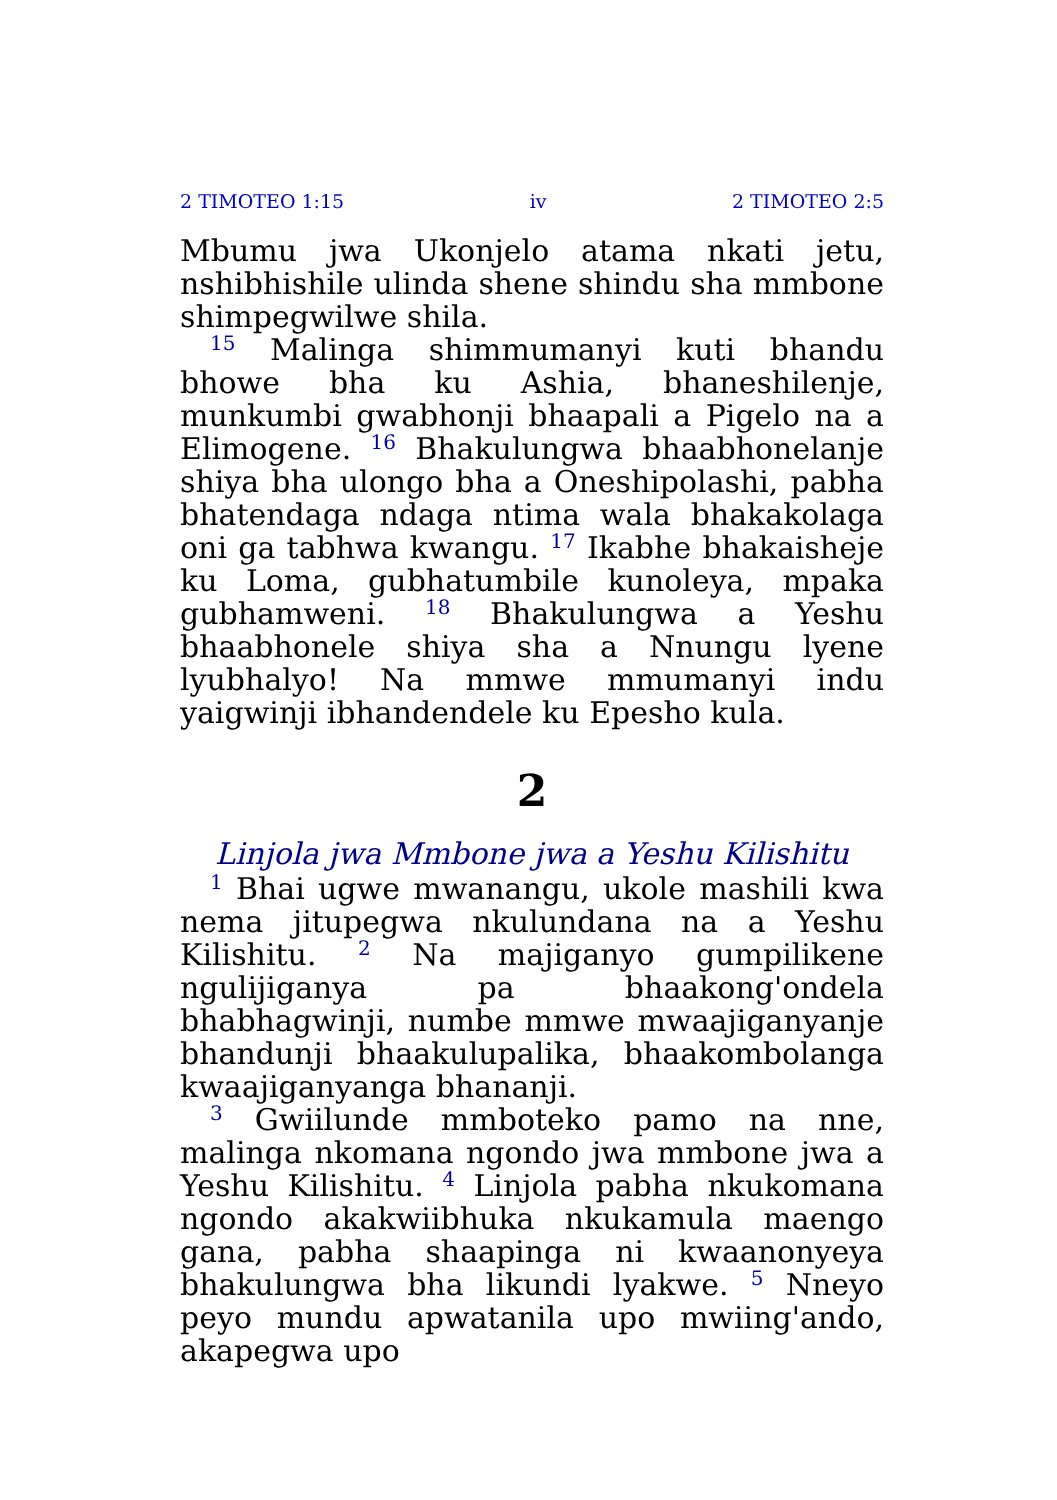2 TIMOTEO 1:15 iv 2 TIMOTEO 2:5
Mbumu jwa Ukonjelo atama nkati jetu, nshibhishile ulinda shene shindu sha mmbone shimpegwilwe shila.
<sup>15</sup> Malinga shimmumanyi kuti bhandu bhowe bha ku Ashia, bhaneshilenje, munkumbi gwabhonji bhaapali a Pigelo na a Elimogene. <sup>16</sup> Bhakulungwa bhaabhonelanje shiya bha ulongo bha a Oneshipolashi, pabha bhatendaga ndaga ntima wala bhakakolaga oni ga tabhwa kwangu. <sup>17</sup> Ikabhe bhakaisheje ku Loma, gubhatumbile kunoleya, mpaka gubhamweni. <sup>18</sup> Bhakulungwa a Yeshu bhaabhonele shiya sha a Nnungu lyene lyubhalyo! Na mmwe mmumanyi indu yaigwinji ibhandendele ku Epesho kula.
2
Linjola jwa Mmbone jwa a Yeshu Kilishitu
<sup>1</sup> Bhai ugwe mwanangu, ukole mashili kwa nema jitupegwa nkulundana na a Yeshu Kilishitu. <sup>2</sup> Na majiganyo gumpilikene ngulijiganya pa bhaakong'ondela bhabhagwinji, numbe mmwe mwaajiganyanje bhandunji bhaakulupalika, bhaakombolanga kwaajiganyanga bhananji.
<sup>3</sup> Gwiilunde mmboteko pamo na nne, malinga nkomana ngondo jwa mmbone jwa a Yeshu Kilishitu. <sup>4</sup> Linjola pabha nkukomana ngondo akakwiibhuka nkukamula maengo gana, pabha shaapinga ni kwaanonyeya bhakulungwa bha likundi lyakwe. <sup>5</sup> Nneyo peyo mundu apwatanila upo mwiing'ando, akapegwa upo